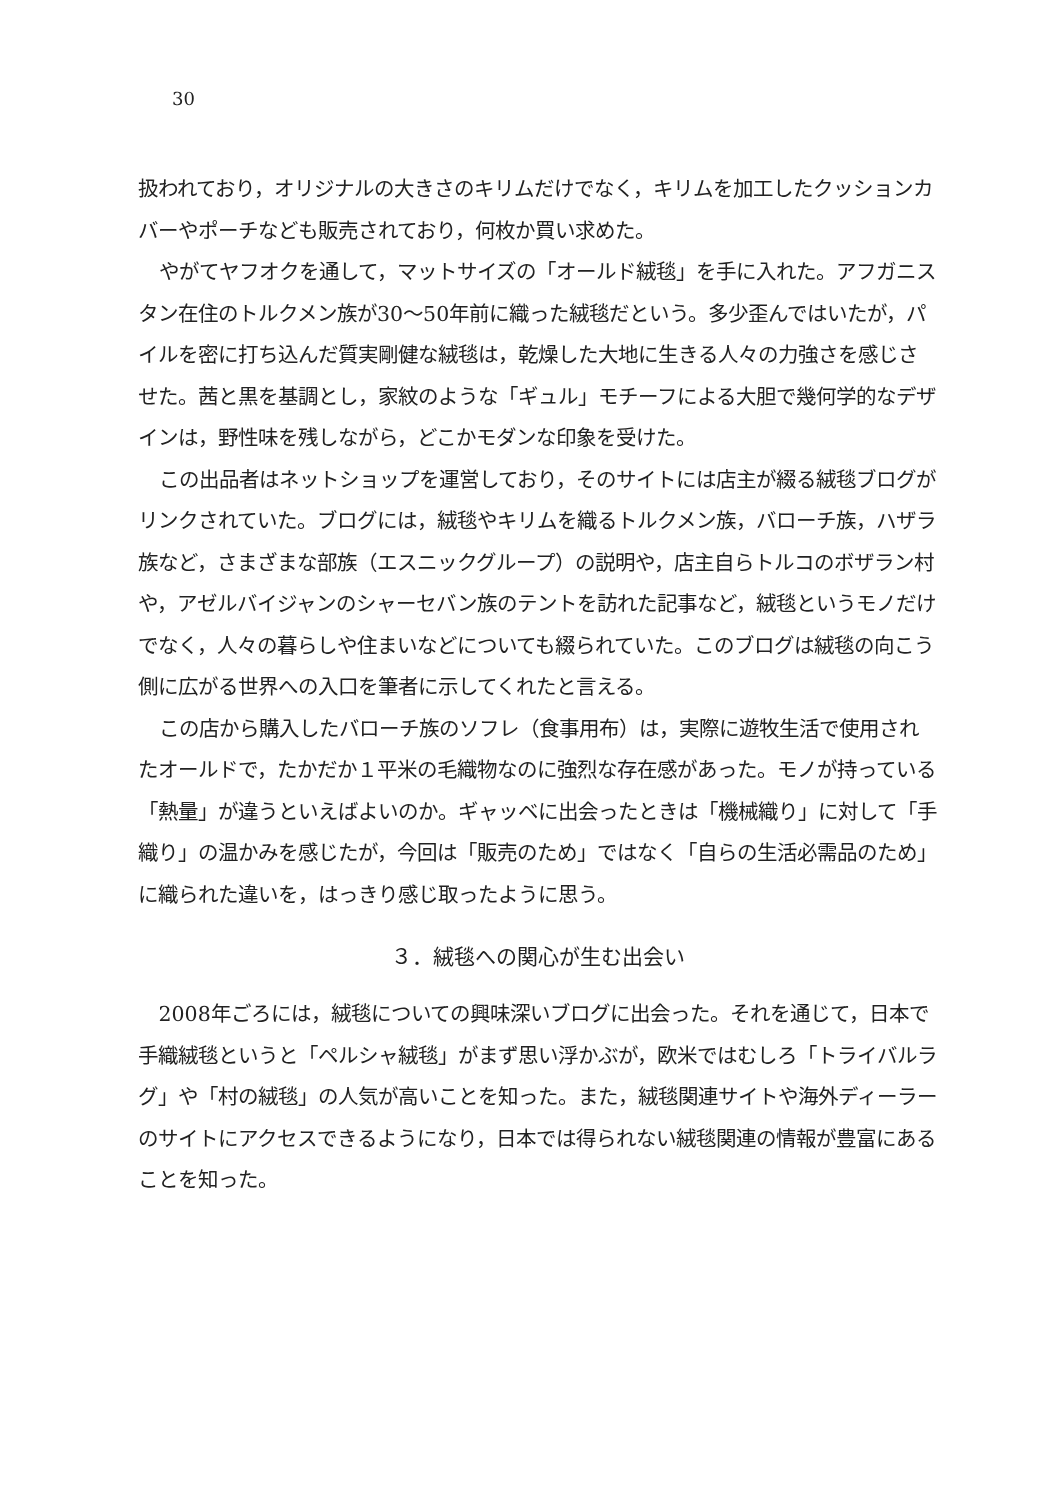30
扱われており，オリジナルの大きさのキリムだけでなく，キリムを加工したクッションカバーやポーチなども販売されており，何枚か買い求めた。
やがてヤフオクを通して，マットサイズの「オールド絨毯」を手に入れた。アフガニスタン在住のトルクメン族が30〜50年前に織った絨毯だという。多少歪んではいたが，パイルを密に打ち込んだ質実剛健な絨毯は，乾燥した大地に生きる人々の力強さを感じさせた。茜と黒を基調とし，家紋のような「ギュル」モチーフによる大胆で幾何学的なデザインは，野性味を残しながら，どこかモダンな印象を受けた。
この出品者はネットショップを運営しており，そのサイトには店主が綴る絨毯ブログがリンクされていた。ブログには，絨毯やキリムを織るトルクメン族，バローチ族，ハザラ族など，さまざまな部族（エスニックグループ）の説明や，店主自らトルコのボザラン村や，アゼルバイジャンのシャーセバン族のテントを訪れた記事など，絨毯というモノだけでなく，人々の暮らしや住まいなどについても綴られていた。このブログは絨毯の向こう側に広がる世界への入口を筆者に示してくれたと言える。
この店から購入したバローチ族のソフレ（食事用布）は，実際に遊牧生活で使用されたオールドで，たかだか１平米の毛織物なのに強烈な存在感があった。モノが持っている「熱量」が違うといえばよいのか。ギャッベに出会ったときは「機械織り」に対して「手織り」の温かみを感じたが，今回は「販売のため」ではなく「自らの生活必需品のため」に織られた違いを，はっきり感じ取ったように思う。
３．絨毯への関心が生む出会い
2008年ごろには，絨毯についての興味深いブログに出会った。それを通じて，日本で手織絨毯というと「ペルシャ絨毯」がまず思い浮かぶが，欧米ではむしろ「トライバルラグ」や「村の絨毯」の人気が高いことを知った。また，絨毯関連サイトや海外ディーラーのサイトにアクセスできるようになり，日本では得られない絨毯関連の情報が豊富にあることを知った。